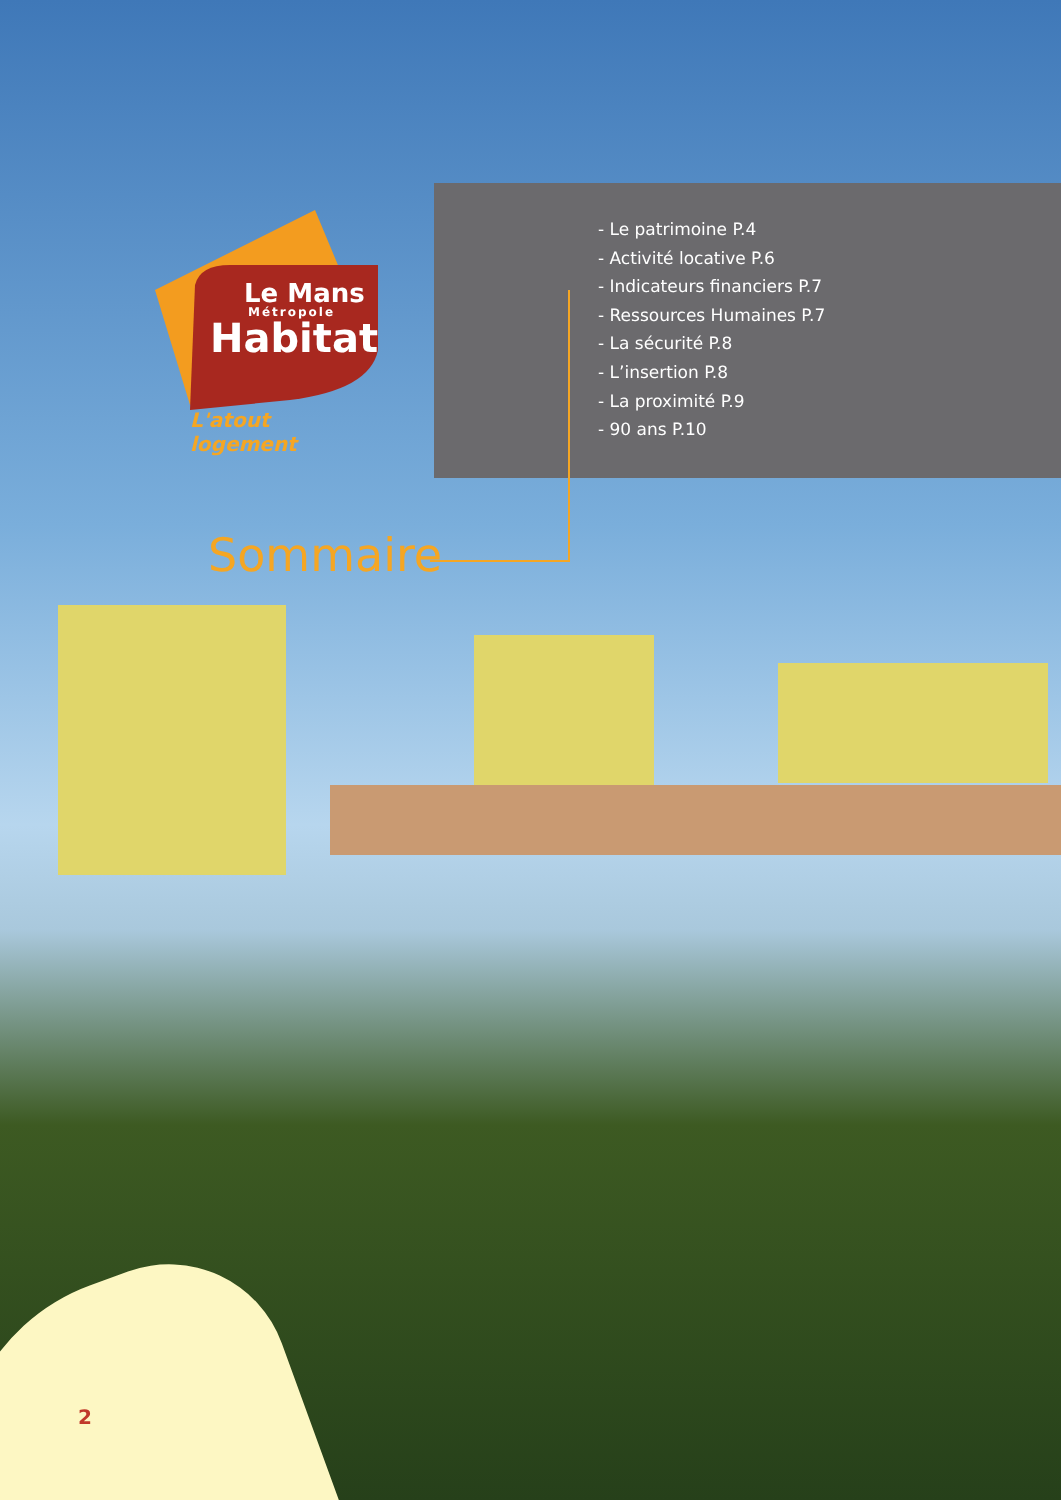- Le patrimoine P.4
- Activité locative P.6
- Indicateurs financiers P.7
- Ressources Humaines P.7
- La sécurité P.8
- L’insertion P.8
- La proximité P.9
- 90 ans P.10
Le Mans
Métropole
Habitat
L'atout logement
Sommaire
2